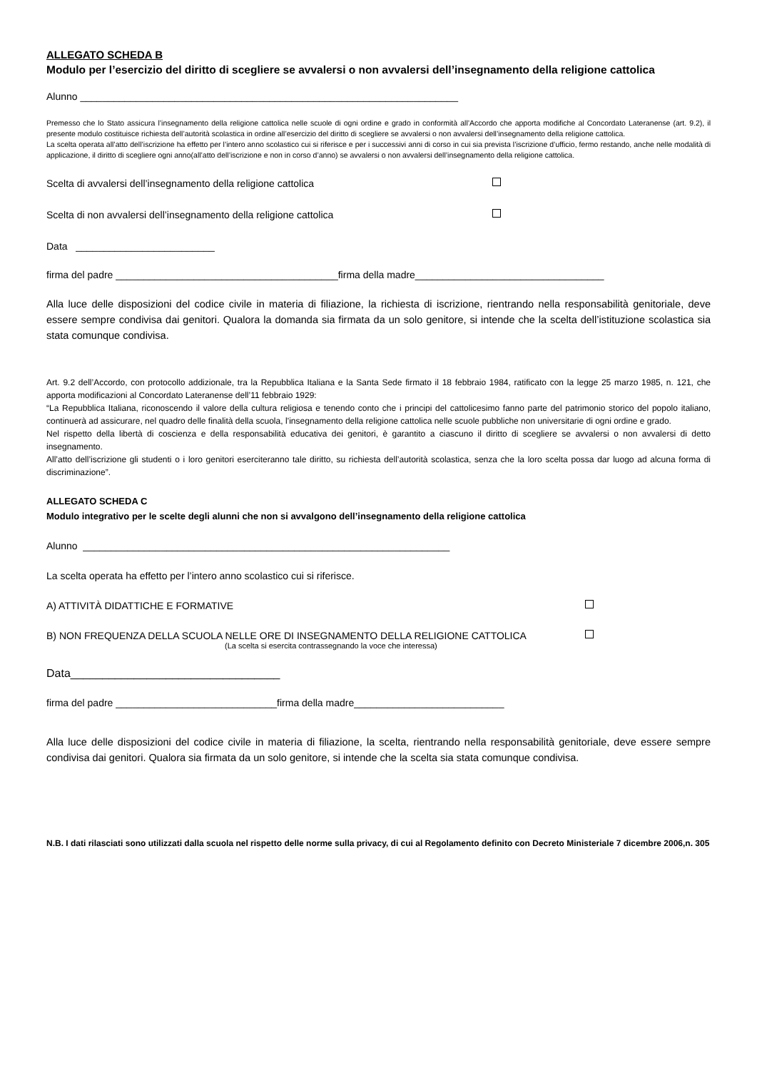ALLEGATO SCHEDA B
Modulo per l’esercizio del diritto di scegliere se avvalersi o non avvalersi dell’insegnamento della religione cattolica
Alunno ____________________________________________________________________
Premesso che lo Stato assicura l’insegnamento della religione cattolica nelle scuole di ogni ordine e grado in conformità all’Accordo che apporta modifiche al Concordato Lateranense (art. 9.2), il presente modulo costituisce richiesta dell’autorità scolastica in ordine all’esercizio del diritto di scegliere se avvalersi o non avvalersi dell’insegnamento della religione cattolica.
La scelta operata all’atto dell’iscrizione ha effetto per l’intero anno scolastico cui si riferisce e per i successivi anni di corso in cui sia prevista l’iscrizione d’ufficio, fermo restando, anche nelle modalità di applicazione, il diritto di scegliere ogni anno(all’atto dell’iscrizione e non in corso d’anno) se avvalersi o non avvalersi dell’insegnamento della religione cattolica.
Scelta di avvalersi dell’insegnamento della religione cattolica
Scelta di non avvalersi dell’insegnamento della religione cattolica
Data _________________________
firma del padre ________________________________________firma della madre__________________________________
Alla luce delle disposizioni del codice civile in materia di filiazione, la richiesta di iscrizione, rientrando nella responsabilità genitoriale, deve essere sempre condivisa dai genitori. Qualora la domanda sia firmata da un solo genitore, si intende che la scelta dell’istituzione scolastica sia stata comunque condivisa.
Art. 9.2 dell’Accordo, con protocollo addizionale, tra la Repubblica Italiana e la Santa Sede firmato il 18 febbraio 1984, ratificato con la legge 25 marzo 1985, n. 121, che apporta modificazioni al Concordato Lateranense dell’11 febbraio 1929:
“La Repubblica Italiana, riconoscendo il valore della cultura religiosa e tenendo conto che i principi del cattolicesimo fanno parte del patrimonio storico del popolo italiano, continuerà ad assicurare, nel quadro delle finalità della scuola, l’insegnamento della religione cattolica nelle scuole pubbliche non universitarie di ogni ordine e grado.
Nel rispetto della libertà di coscienza e della responsabilità educativa dei genitori, è garantito a ciascuno il diritto di scegliere se avvalersi o non avvalersi di detto insegnamento.
All’atto dell’iscrizione gli studenti o i loro genitori eserciteranno tale diritto, su richiesta dell’autorità scolastica, senza che la loro scelta possa dar luogo ad alcuna forma di discriminazione”.
ALLEGATO SCHEDA C
Modulo integrativo per le scelte degli alunni che non si avvalgono dell’insegnamento della religione cattolica
Alunno __________________________________________________________________
La scelta operata ha effetto per l’intero anno scolastico cui si riferisce.
A) ATTIVITÀ DIDATTICHE E FORMATIVE
B) NON FREQUENZA DELLA SCUOLA NELLE ORE DI INSEGNAMENTO DELLA RELIGIONE CATTOLICA
(La scelta si esercita contrassegnando la voce che interessa)
Data_________________________________
firma del padre _____________________________firma della madre___________________________
Alla luce delle disposizioni del codice civile in materia di filiazione, la scelta, rientrando nella responsabilità genitoriale, deve essere sempre condivisa dai genitori. Qualora sia firmata da un solo genitore, si intende che la scelta sia stata comunque condivisa.
N.B. I dati rilasciati sono utilizzati dalla scuola nel rispetto delle norme sulla privacy, di cui al Regolamento definito con Decreto Ministeriale 7 dicembre 2006,n. 305